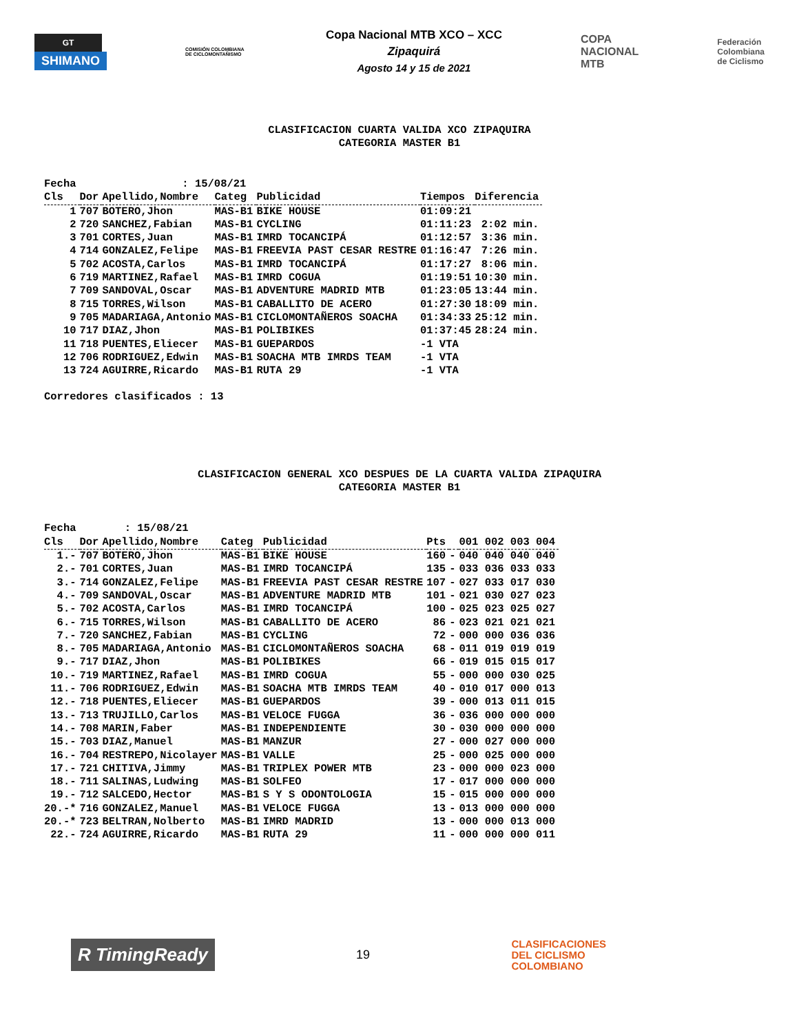GT
SHIMANO
COMISIÓN COLOMBIANA DE CICLOMONTAÑISMO
Copa Nacional MTB XCO – XCC
Zipaquirá
Agosto 14 y 15 de 2021
COPA
NACIONAL
MTB
Federación
Colombiana
de Ciclismo
CLASIFICACION CUARTA VALIDA XCO ZIPAQUIRA
CATEGORIA MASTER B1
| Fecha | : 15/08/21 | | | | | |
| Cls | Dor | Apellido,Nombre | Categ | Publicidad | Tiempos | Diferencia |
| 1 | 707 | BOTERO,Jhon | MAS-B1 | BIKE HOUSE | 01:09:21 | |
| 2 | 720 | SANCHEZ,Fabian | MAS-B1 | CYCLING | 01:11:23 | 2:02 min. |
| 3 | 701 | CORTES,Juan | MAS-B1 | IMRD TOCANCIPÁ | 01:12:57 | 3:36 min. |
| 4 | 714 | GONZALEZ,Felipe | MAS-B1 | FREEVIA PAST CESAR RESTRE | 01:16:47 | 7:26 min. |
| 5 | 702 | ACOSTA,Carlos | MAS-B1 | IMRD TOCANCIPÁ | 01:17:27 | 8:06 min. |
| 6 | 719 | MARTINEZ,Rafael | MAS-B1 | IMRD COGUA | 01:19:51 | 10:30 min. |
| 7 | 709 | SANDOVAL,Oscar | MAS-B1 | ADVENTURE MADRID MTB | 01:23:05 | 13:44 min. |
| 8 | 715 | TORRES,Wilson | MAS-B1 | CABALLITO DE ACERO | 01:27:30 | 18:09 min. |
| 9 | 705 | MADARIAGA,Antonio | MAS-B1 | CICLOMONTAÑEROS SOACHA | 01:34:33 | 25:12 min. |
| 10 | 717 | DIAZ,Jhon | MAS-B1 | POLIBIKES | 01:37:45 | 28:24 min. |
| 11 | 718 | PUENTES,Eliecer | MAS-B1 | GUEPARDOS | -1 VTA | |
| 12 | 706 | RODRIGUEZ,Edwin | MAS-B1 | SOACHA MTB IMRDS TEAM | -1 VTA | |
| 13 | 724 | AGUIRRE,Ricardo | MAS-B1 | RUTA 29 | -1 VTA | |
Corredores clasificados : 13
CLASIFICACION GENERAL XCO DESPUES DE LA CUARTA VALIDA ZIPAQUIRA
CATEGORIA MASTER B1
| Fecha | : 15/08/21 | | | | | | |
| Cls | Dor | Apellido,Nombre | Categ | Publicidad | Pts | | 001 002 003 004 |
| 1.- | 707 | BOTERO,Jhon | MAS-B1 | BIKE HOUSE | 160 | - | 040 040 040 040 |
| 2.- | 701 | CORTES,Juan | MAS-B1 | IMRD TOCANCIPÁ | 135 | - | 033 036 033 033 |
| 3.- | 714 | GONZALEZ,Felipe | MAS-B1 | FREEVIA PAST CESAR RESTRE | 107 | - | 027 033 017 030 |
| 4.- | 709 | SANDOVAL,Oscar | MAS-B1 | ADVENTURE MADRID MTB | 101 | - | 021 030 027 023 |
| 5.- | 702 | ACOSTA,Carlos | MAS-B1 | IMRD TOCANCIPÁ | 100 | - | 025 023 025 027 |
| 6.- | 715 | TORRES,Wilson | MAS-B1 | CABALLITO DE ACERO | 86 | - | 023 021 021 021 |
| 7.- | 720 | SANCHEZ,Fabian | MAS-B1 | CYCLING | 72 | - | 000 000 036 036 |
| 8.- | 705 | MADARIAGA,Antonio | MAS-B1 | CICLOMONTAÑEROS SOACHA | 68 | - | 011 019 019 019 |
| 9.- | 717 | DIAZ,Jhon | MAS-B1 | POLIBIKES | 66 | - | 019 015 015 017 |
| 10.- | 719 | MARTINEZ,Rafael | MAS-B1 | IMRD COGUA | 55 | - | 000 000 030 025 |
| 11.- | 706 | RODRIGUEZ,Edwin | MAS-B1 | SOACHA MTB IMRDS TEAM | 40 | - | 010 017 000 013 |
| 12.- | 718 | PUENTES,Eliecer | MAS-B1 | GUEPARDOS | 39 | - | 000 013 011 015 |
| 13.- | 713 | TRUJILLO,Carlos | MAS-B1 | VELOCE FUGGA | 36 | - | 036 000 000 000 |
| 14.- | 708 | MARIN,Faber | MAS-B1 | INDEPENDIENTE | 30 | - | 030 000 000 000 |
| 15.- | 703 | DIAZ,Manuel | MAS-B1 | MANZUR | 27 | - | 000 027 000 000 |
| 16.- | 704 | RESTREPO,Nicolayer | MAS-B1 | VALLE | 25 | - | 000 025 000 000 |
| 17.- | 721 | CHITIVA,Jimmy | MAS-B1 | TRIPLEX POWER MTB | 23 | - | 000 000 023 000 |
| 18.- | 711 | SALINAS,Ludwing | MAS-B1 | SOLFEO | 17 | - | 017 000 000 000 |
| 19.- | 712 | SALCEDO,Hector | MAS-B1 | S Y S ODONTOLOGIA | 15 | - | 015 000 000 000 |
| 20.-* | 716 | GONZALEZ,Manuel | MAS-B1 | VELOCE FUGGA | 13 | - | 013 000 000 000 |
| 20.-* | 723 | BELTRAN,Nolberto | MAS-B1 | IMRD MADRID | 13 | - | 000 000 013 000 |
| 22.- | 724 | AGUIRRE,Ricardo | MAS-B1 | RUTA 29 | 11 | - | 000 000 000 011 |
R TimingReady
19
CLASIFICACIONES
DEL CICLISMO
COLOMBIANO